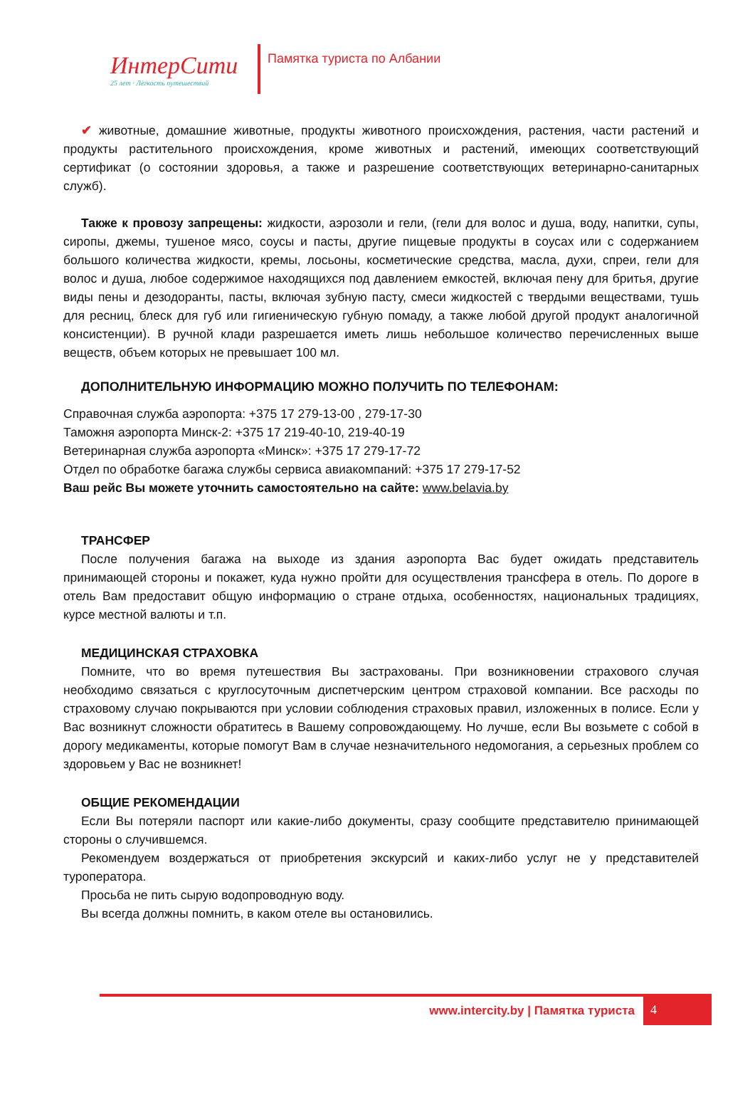ИнтерСити
25 лет · Лёгкость путешествий
Памятка туриста по Албании
✔ животные, домашние животные, продукты животного происхождения, растения, части растений и продукты растительного происхождения, кроме животных и растений, имеющих соответствующий сертификат (о состоянии здоровья, а также и разрешение соответствующих ветеринарно-санитарных служб).
Также к провозу запрещены: жидкости, аэрозоли и гели, (гели для волос и душа, воду, напитки, супы, сиропы, джемы, тушеное мясо, соусы и пасты, другие пищевые продукты в соусах или с содержанием большого количества жидкости, кремы, лосьоны, косметические средства, масла, духи, спреи, гели для волос и душа, любое содержимое находящихся под давлением емкостей, включая пену для бритья, другие виды пены и дезодоранты, пасты, включая зубную пасту, смеси жидкостей с твердыми веществами, тушь для ресниц, блеск для губ или гигиеническую губную помаду, а также любой другой продукт аналогичной консистенции). В ручной клади разрешается иметь лишь небольшое количество перечисленных выше веществ, объем которых не превышает 100 мл.
ДОПОЛНИТЕЛЬНУЮ ИНФОРМАЦИЮ МОЖНО ПОЛУЧИТЬ ПО ТЕЛЕФОНАМ:
Справочная служба аэропорта: +375 17 279-13-00 , 279-17-30
Таможня аэропорта Минск-2: +375 17 219-40-10, 219-40-19
Ветеринарная служба аэропорта «Минск»: +375 17 279-17-72
Отдел по обработке багажа службы сервиса авиакомпаний: +375 17 279-17-52
Ваш рейс Вы можете уточнить самостоятельно на сайте: www.belavia.by
ТРАНСФЕР
После получения багажа на выходе из здания аэропорта Вас будет ожидать представитель принимающей стороны и покажет, куда нужно пройти для осуществления трансфера в отель. По дороге в отель Вам предоставит общую информацию о стране отдыха, особенностях, национальных традициях, курсе местной валюты и т.п.
МЕДИЦИНСКАЯ СТРАХОВКА
Помните, что во время путешествия Вы застрахованы. При возникновении страхового случая необходимо связаться с круглосуточным диспетчерским центром страховой компании. Все расходы по страховому случаю покрываются при условии соблюдения страховых правил, изложенных в полисе. Если у Вас возникнут сложности обратитесь в Вашему сопровождающему. Но лучше, если Вы возьмете с собой в дорогу медикаменты, которые помогут Вам в случае незначительного недомогания, а серьезных проблем со здоровьем у Вас не возникнет!
ОБЩИЕ РЕКОМЕНДАЦИИ
Если Вы потеряли паспорт или какие-либо документы, сразу сообщите представителю принимающей стороны о случившемся.
Рекомендуем воздержаться от приобретения экскурсий и каких-либо услуг не у представителей туроператора.
Просьба не пить сырую водопроводную воду.
Вы всегда должны помнить, в каком отеле вы остановились.
www.intercity.by | Памятка туриста
4